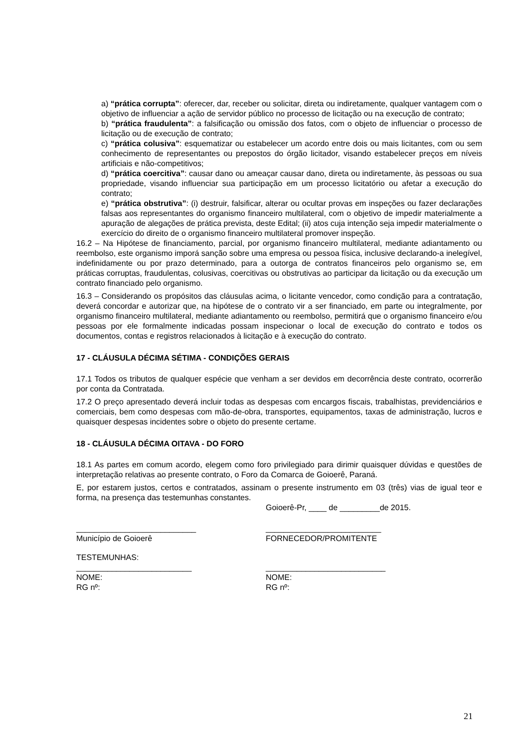a) “prática corrupta”: oferecer, dar, receber ou solicitar, direta ou indiretamente, qualquer vantagem com o objetivo de influenciar a ação de servidor público no processo de licitação ou na execução de contrato;
b) “prática fraudulenta”: a falsificação ou omissão dos fatos, com o objeto de influenciar o processo de licitação ou de execução de contrato;
c) “prática colusiva”: esquematizar ou estabelecer um acordo entre dois ou mais licitantes, com ou sem conhecimento de representantes ou prepostos do órgão licitador, visando estabelecer preços em níveis artificiais e não-competitivos;
d) “prática coercitiva”: causar dano ou ameaçar causar dano, direta ou indiretamente, às pessoas ou sua propriedade, visando influenciar sua participação em um processo licitatório ou afetar a execução do contrato;
e) “prática obstrutiva”: (i) destruir, falsificar, alterar ou ocultar provas em inspeções ou fazer declarações falsas aos representantes do organismo financeiro multilateral, com o objetivo de impedir materialmente a apuração de alegações de prática prevista, deste Edital; (ii) atos cuja intenção seja impedir materialmente o exercício do direito de o organismo financeiro multilateral promover inspeção.
16.2 – Na Hipótese de financiamento, parcial, por organismo financeiro multilateral, mediante adiantamento ou reembolso, este organismo imporá sanção sobre uma empresa ou pessoa física, inclusive declarando-a inelegível, indefinidamente ou por prazo determinado, para a outorga de contratos financeiros pelo organismo se, em práticas corruptas, fraudulentas, colusivas, coercitivas ou obstrutivas ao participar da licitação ou da execução um contrato financiado pelo organismo.
16.3 – Considerando os propósitos das cláusulas acima, o licitante vencedor, como condição para a contratação, deverá concordar e autorizar que, na hipótese de o contrato vir a ser financiado, em parte ou integralmente, por organismo financeiro multilateral, mediante adiantamento ou reembolso, permitirá que o organismo financeiro e/ou pessoas por ele formalmente indicadas possam inspecionar o local de execução do contrato e todos os documentos, contas e registros relacionados à licitação e à execução do contrato.
17 - CLÁUSULA DÉCIMA SÉTIMA - CONDIÇÕES GERAIS
17.1 Todos os tributos de qualquer espécie que venham a ser devidos em decorrência deste contrato, ocorrerão por conta da Contratada.
17.2 O preço apresentado deverá incluir todas as despesas com encargos fiscais, trabalhistas, previdenciários e comerciais, bem como despesas com mão-de-obra, transportes, equipamentos, taxas de administração, lucros e quaisquer despesas incidentes sobre o objeto do presente certame.
18 - CLÁUSULA DÉCIMA OITAVA - DO FORO
18.1 As partes em comum acordo, elegem como foro privilegiado para dirimir quaisquer dúvidas e questões de interpretação relativas ao presente contrato, o Foro da Comarca de Goioerê, Paraná.
E, por estarem justos, certos e contratados, assinam o presente instrumento em 03 (três) vias de igual teor e forma, na presença das testemunhas constantes.
Goioerê-Pr, ____ de _________de 2015.
___________________________
Município de Goioerê
__________________________
FORNECEDOR/PROMITENTE
TESTEMUNHAS:
__________________________
NOME:
RG nº:
___________________________
NOME:
RG nº:
21